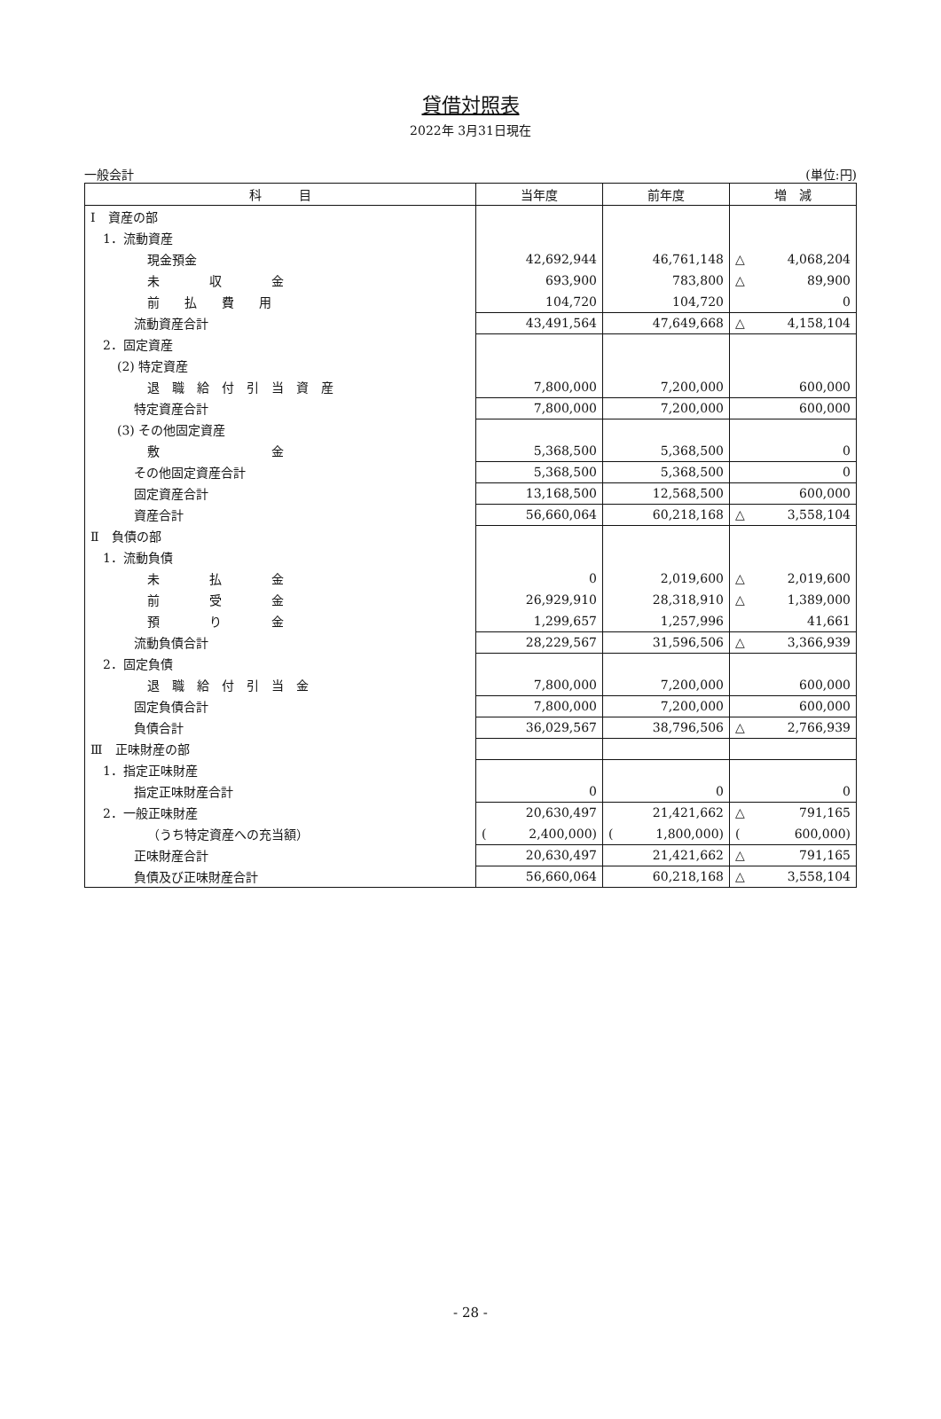貸借対照表
2022年 3月31日現在
一般会計 (単位:円)
| 科 目 | 当年度 | 前年度 | 増 減 |
| --- | --- | --- | --- |
| Ⅰ 資産の部 | | | |
| 1．流動資産 | | | |
| 現金預金 | 42,692,944 | 46,761,148 | △ 4,068,204 |
| 未 収 金 | 693,900 | 783,800 | △ 89,900 |
| 前 払 費 用 | 104,720 | 104,720 | 0 |
| 流動資産合計 | 43,491,564 | 47,649,668 | △ 4,158,104 |
| 2．固定資産 | | | |
| (2) 特定資産 | | | |
| 退 職 給 付 引 当 資 産 | 7,800,000 | 7,200,000 | 600,000 |
| 特定資産合計 | 7,800,000 | 7,200,000 | 600,000 |
| (3) その他固定資産 | | | |
| 敷 金 | 5,368,500 | 5,368,500 | 0 |
| その他固定資産合計 | 5,368,500 | 5,368,500 | 0 |
| 固定資産合計 | 13,168,500 | 12,568,500 | 600,000 |
| 資産合計 | 56,660,064 | 60,218,168 | △ 3,558,104 |
| Ⅱ 負債の部 | | | |
| 1．流動負債 | | | |
| 未 払 金 | 0 | 2,019,600 | △ 2,019,600 |
| 前 受 金 | 26,929,910 | 28,318,910 | △ 1,389,000 |
| 預 り 金 | 1,299,657 | 1,257,996 | 41,661 |
| 流動負債合計 | 28,229,567 | 31,596,506 | △ 3,366,939 |
| 2．固定負債 | | | |
| 退 職 給 付 引 当 金 | 7,800,000 | 7,200,000 | 600,000 |
| 固定負債合計 | 7,800,000 | 7,200,000 | 600,000 |
| 負債合計 | 36,029,567 | 38,796,506 | △ 2,766,939 |
| Ⅲ 正味財産の部 | | | |
| 1．指定正味財産 | | | |
| 指定正味財産合計 | 0 | 0 | 0 |
| 2．一般正味財産 | 20,630,497 | 21,421,662 | △ 791,165 |
| （うち特定資産への充当額） | ( 2,400,000) | ( 1,800,000) | ( 600,000) |
| 正味財産合計 | 20,630,497 | 21,421,662 | △ 791,165 |
| 負債及び正味財産合計 | 56,660,064 | 60,218,168 | △ 3,558,104 |
- 28 -